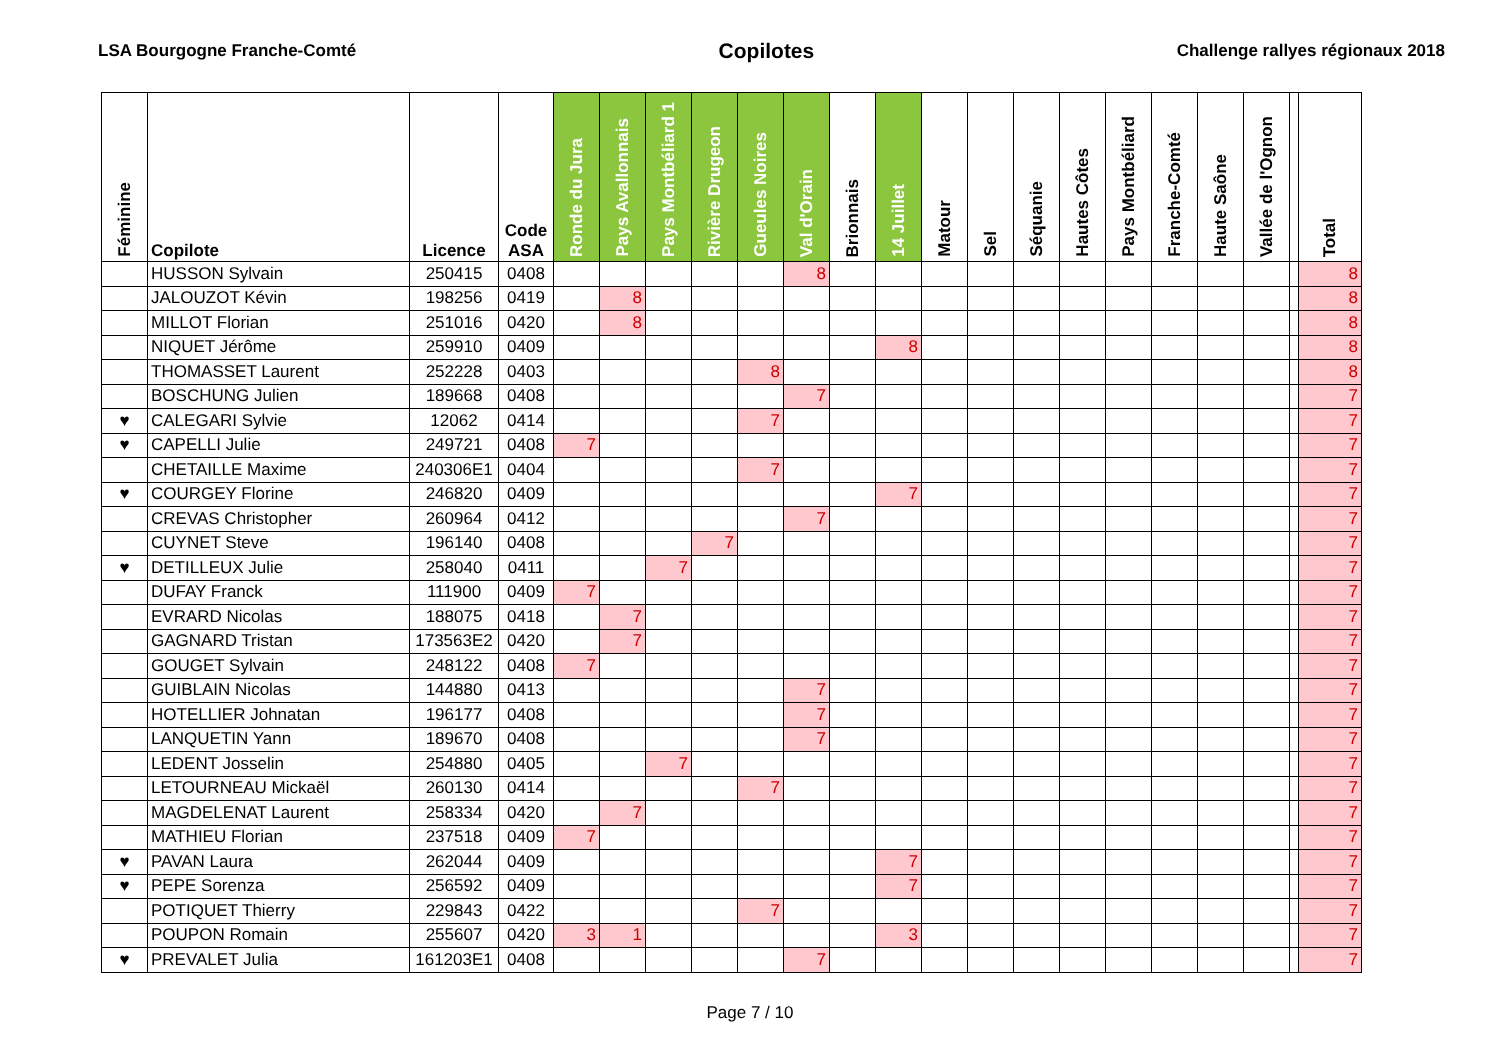LSA Bourgogne Franche-Comté Copilotes Challenge rallyes régionaux 2018
| Féminine | Copilote | Licence | Code ASA | Ronde du Jura | Pays Avallonnais | Pays Montbéliard 1 | Rivière Drugeon | Gueules Noires | Val d'Orain | Brionnais | 14 Juillet | Matour | Sel | Séquanie | Hautes Côtes | Pays Montbéliard | Franche-Comté | Haute Saône | Vallée de l'Ognon | | Total |
| --- | --- | --- | --- | --- | --- | --- | --- | --- | --- | --- | --- | --- | --- | --- | --- | --- | --- | --- | --- | --- | --- |
| | HUSSON Sylvain | 250415 | 0408 | | | | | | 8 | | | | | | | | | | | | 8 |
| | JALOUZOT Kévin | 198256 | 0419 | | 8 | | | | | | | | | | | | | | | | 8 |
| | MILLOT Florian | 251016 | 0420 | | 8 | | | | | | | | | | | | | | | | 8 |
| | NIQUET Jérôme | 259910 | 0409 | | | | | | | | 8 | | | | | | | | | | 8 |
| | THOMASSET Laurent | 252228 | 0403 | | | | | 8 | | | | | | | | | | | | | 8 |
| | BOSCHUNG Julien | 189668 | 0408 | | | | | | 7 | | | | | | | | | | | | 7 |
| ♥ | CALEGARI Sylvie | 12062 | 0414 | | | | | 7 | | | | | | | | | | | | | 7 |
| ♥ | CAPELLI Julie | 249721 | 0408 | 7 | | | | | | | | | | | | | | | | | 7 |
| | CHETAILLE Maxime | 240306E1 | 0404 | | | | | 7 | | | | | | | | | | | | | 7 |
| ♥ | COURGEY Florine | 246820 | 0409 | | | | | | | | 7 | | | | | | | | | | 7 |
| | CREVAS Christopher | 260964 | 0412 | | | | | | 7 | | | | | | | | | | | | 7 |
| | CUYNET Steve | 196140 | 0408 | | | | 7 | | | | | | | | | | | | | | 7 |
| ♥ | DETILLEUX Julie | 258040 | 0411 | | | 7 | | | | | | | | | | | | | | | 7 |
| | DUFAY Franck | 111900 | 0409 | 7 | | | | | | | | | | | | | | | | | 7 |
| | EVRARD Nicolas | 188075 | 0418 | | 7 | | | | | | | | | | | | | | | | 7 |
| | GAGNARD Tristan | 173563E2 | 0420 | | 7 | | | | | | | | | | | | | | | | 7 |
| | GOUGET Sylvain | 248122 | 0408 | 7 | | | | | | | | | | | | | | | | | 7 |
| | GUIBLAIN Nicolas | 144880 | 0413 | | | | | | 7 | | | | | | | | | | | | 7 |
| | HOTELLIER Johnatan | 196177 | 0408 | | | | | | 7 | | | | | | | | | | | | 7 |
| | LANQUETIN Yann | 189670 | 0408 | | | | | | 7 | | | | | | | | | | | | 7 |
| | LEDENT Josselin | 254880 | 0405 | | | 7 | | | | | | | | | | | | | | | 7 |
| | LETOURNEAU Mickaël | 260130 | 0414 | | | | | 7 | | | | | | | | | | | | | 7 |
| | MAGDELENAT Laurent | 258334 | 0420 | | 7 | | | | | | | | | | | | | | | | 7 |
| | MATHIEU Florian | 237518 | 0409 | 7 | | | | | | | | | | | | | | | | | 7 |
| ♥ | PAVAN Laura | 262044 | 0409 | | | | | | | | 7 | | | | | | | | | | 7 |
| ♥ | PEPE Sorenza | 256592 | 0409 | | | | | | | | 7 | | | | | | | | | | 7 |
| | POTIQUET Thierry | 229843 | 0422 | | | | | 7 | | | | | | | | | | | | | 7 |
| | POUPON Romain | 255607 | 0420 | 3 | 1 | | | | | | 3 | | | | | | | | | | 7 |
| ♥ | PREVALET Julia | 161203E1 | 0408 | | | | | | 7 | | | | | | | | | | | | 7 |
Page 7 / 10